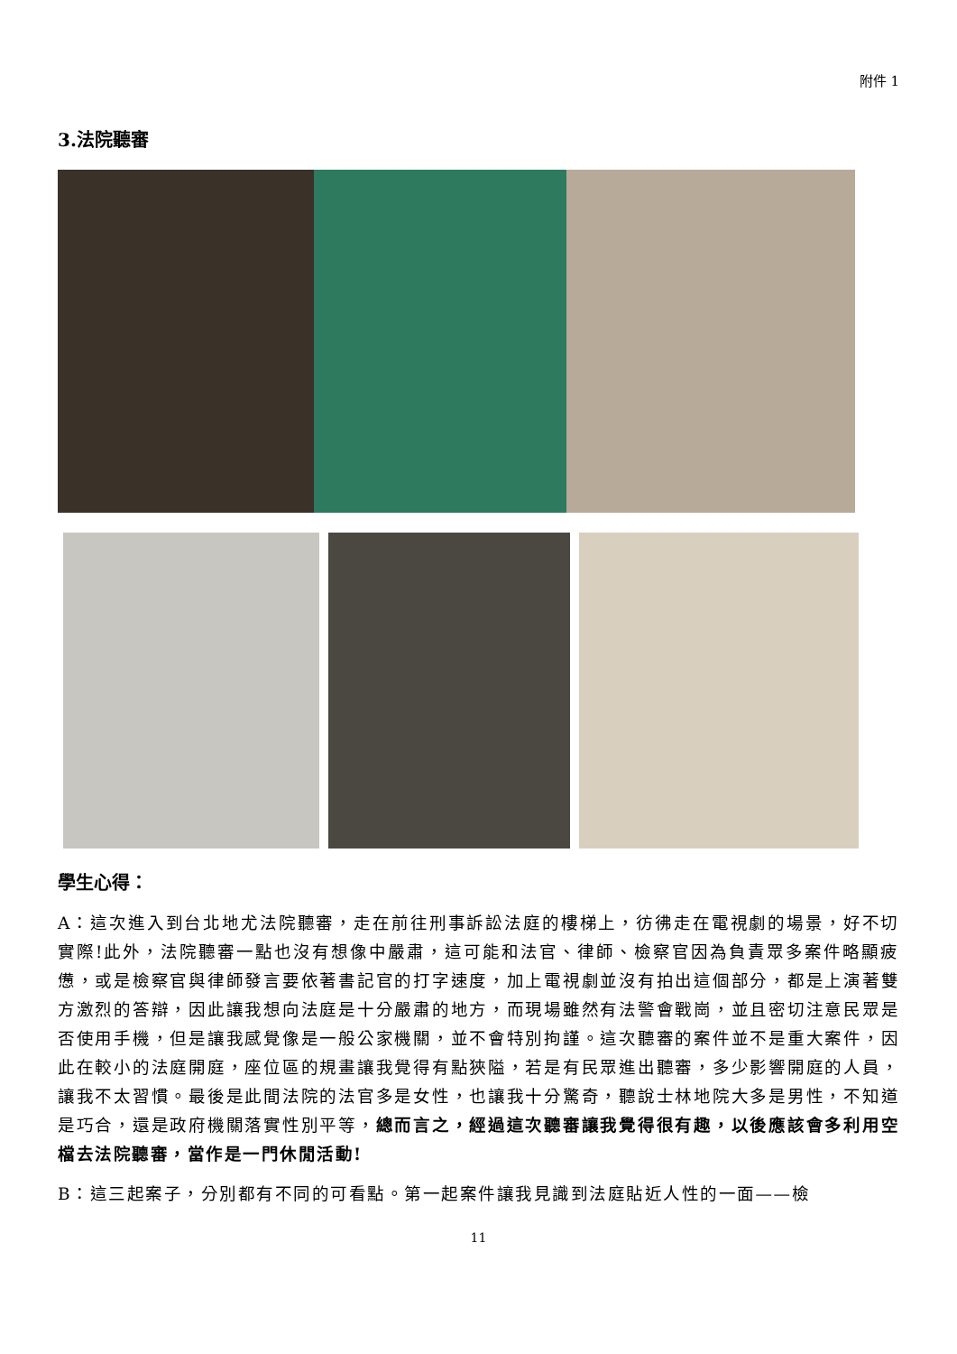附件 1
3.法院聽審
學生心得：
A：這次進入到台北地尤法院聽審，走在前往刑事訴訟法庭的樓梯上，彷彿走在電視劇的場景，好不切實際!此外，法院聽審一點也沒有想像中嚴肅，這可能和法官、律師、檢察官因為負責眾多案件略顯疲憊，或是檢察官與律師發言要依著書記官的打字速度，加上電視劇並沒有拍出這個部分，都是上演著雙方激烈的答辯，因此讓我想向法庭是十分嚴肅的地方，而現場雖然有法警會戰崗，並且密切注意民眾是否使用手機，但是讓我感覺像是一般公家機關，並不會特別拘謹。這次聽審的案件並不是重大案件，因此在較小的法庭開庭，座位區的規畫讓我覺得有點狹隘，若是有民眾進出聽審，多少影響開庭的人員，讓我不太習慣。最後是此間法院的法官多是女性，也讓我十分驚奇，聽說士林地院大多是男性，不知道是巧合，還是政府機關落實性別平等，總而言之，經過這次聽審讓我覺得很有趣，以後應該會多利用空檔去法院聽審，當作是一門休閒活動!
B：這三起案子，分別都有不同的可看點。第一起案件讓我見識到法庭貼近人性的一面——檢
11